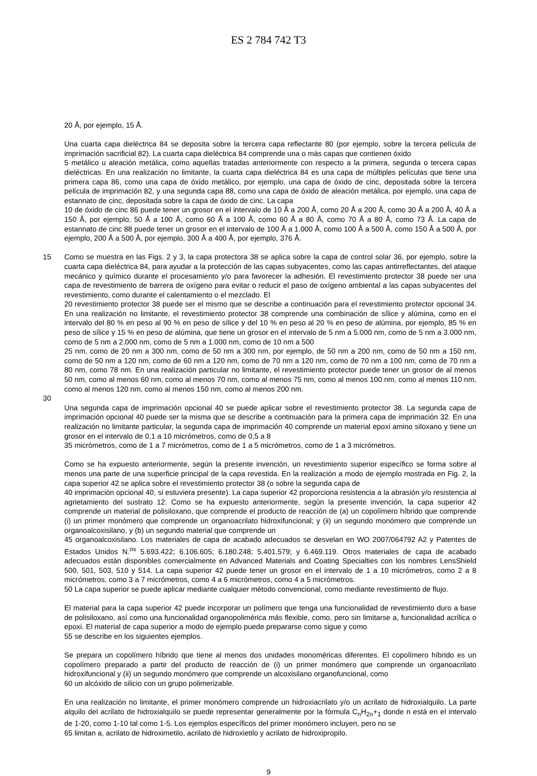ES 2 784 742 T3
20 Å, por ejemplo, 15 Å.
Una cuarta capa dieléctrica 84 se deposita sobre la tercera capa reflectante 80 (por ejemplo, sobre la tercera película de imprimación sacrificial 82). La cuarta capa dieléctrica 84 comprende una o más capas que contienen óxido
5 metálico u aleación metálica, como aquellas tratadas anteriormente con respecto a la primera, segunda o tercera capas dieléctricas. En una realización no limitante, la cuarta capa dieléctrica 84 es una capa de múltiples películas que tiene una primera capa 86, como una capa de óxido metálico, por ejemplo, una capa de óxido de cinc, depositada sobre la tercera película de imprimación 82, y una segunda capa 88, como una capa de óxido de aleación metálica, por ejemplo, una capa de estannato de cinc, depositada sobre la capa de óxido de cinc. La capa
10 de óxido de cinc 86 puede tener un grosor en el intervalo de 10 Å a 200 Å, como 20 Å a 200 Å, como 30 Å a 200 Å, 40 Å a 150 Å, por ejemplo, 50 Å a 100 Å, como 60 Å a 100 Å, como 60 Å a 80 Å, como 70 Å a 80 Å, como 73 Å. La capa de estannato de cinc 88 puede tener un grosor en el intervalo de 100 Å a 1.000 Å, como 100 Å a 500 Å, como 150 Å a 500 Å, por ejemplo, 200 Å a 500 Å, por ejemplo, 300 Å a 400 Å, por ejemplo, 376 Å.
15 Como se muestra en las Figs. 2 y 3, la capa protectora 38 se aplica sobre la capa de control solar 36, por ejemplo, sobre la cuarta capa dieléctrica 84, para ayudar a la protección de las capas subyacentes, como las capas antirreflectantes, del ataque mecánico y químico durante el procesamiento y/o para favorecer la adhesión. El revestimiento protector 38 puede ser una capa de revestimiento de barrera de oxígeno para evitar o reducir el paso de oxígeno ambiental a las capas subyacentes del revestimiento, como durante el calentamiento o el mezclado. El
20 revestimiento protector 38 puede ser el mismo que se describe a continuación para el revestimiento protector opcional 34. En una realización no limitante, el revestimiento protector 38 comprende una combinación de sílice y alúmina, como en el intervalo del 80 % en peso al 90 % en peso de sílice y del 10 % en peso al 20 % en peso de alúmina, por ejemplo, 85 % en peso de sílice y 15 % en peso de alúmina, que tiene un grosor en el intervalo de 5 nm a 5.000 nm, como de 5 nm a 3.000 nm, como de 5 nm a 2.000 nm, como de 5 nm a 1.000 nm, como de 10 nm a 500
25 nm, como de 20 nm a 300 nm, como de 50 nm a 300 nm, por ejemplo, de 50 nm a 200 nm, como de 50 nm a 150 nm, como de 50 nm a 120 nm, como de 60 nm a 120 nm, como de 70 nm a 120 nm, como de 70 nm a 100 nm, como de 70 nm a 80 nm, como 78 nm. En una realización particular no limitante, el revestimiento protector puede tener un grosor de al menos 50 nm, como al menos 60 nm, como al menos 70 nm, como al menos 75 nm, como al menos 100 nm, como al menos 110 nm, como al menos 120 nm, como al menos 150 nm, como al menos 200 nm.
30
Una segunda capa de imprimación opcional 40 se puede aplicar sobre el revestimiento protector 38. La segunda capa de imprimación opcional 40 puede ser la misma que se describe a continuación para la primera capa de imprimación 32. En una realización no limitante particular, la segunda capa de imprimación 40 comprende un material epoxi amino siloxano y tiene un grosor en el intervalo de 0,1 a 10 micrómetros, como de 0,5 a 8
35 micrómetros, como de 1 a 7 micrómetros, como de 1 a 5 micrómetros, como de 1 a 3 micrómetros.
Como se ha expuesto anteriormente, según la presente invención, un revestimiento superior específico se forma sobre al menos una parte de una superficie principal de la capa revestida. En la realización a modo de ejemplo mostrada en Fig. 2, la capa superior 42 se aplica sobre el revestimiento protector 38 (o sobre la segunda capa de
40 imprimación opcional 40, si estuviera presente). La capa superior 42 proporciona resistencia a la abrasión y/o resistencia al agrietamiento del sustrato 12. Como se ha expuesto anteriormente, según la presente invención, la capa superior 42 comprende un material de polisiloxano, que comprende el producto de reacción de (a) un copolímero híbrido que comprende (i) un primer monómero que comprende un organoacrilato hidroxifuncional; y (ii) un segundo monómero que comprende un organoalcoxisilano, y (b) un segundo material que comprende un
45 organoalcoxisilano. Los materiales de capa de acabado adecuados se desvelan en WO 2007/064792 A2 y Patentes de Estados Unidos N.<sup>os</sup> 5.693.422; 6.106.605; 6.180.248; 5.401.579; y 6.469.119. Otros materiales de capa de acabado adecuados están disponibles comercialmente en Advanced Materials and Coating Specialties con los nombres LensShield 500, 501, 503, 510 y 514. La capa superior 42 puede tener un grosor en el intervalo de 1 a 10 micrómetros, como 2 a 8 micrómetros, como 3 a 7 micrómetros, como 4 a 6 micrómetros, como 4 a 5 micrómetros.
50 La capa superior se puede aplicar mediante cualquier método convencional, como mediante revestimiento de flujo.
El material para la capa superior 42 puede incorporar un polímero que tenga una funcionalidad de revestimiento duro a base de polisiloxano, así como una funcionalidad organopolimérica más flexible, como, pero sin limitarse a, funcionalidad acrílica o epoxi. El material de capa superior a modo de ejemplo puede prepararse como sigue y como
55 se describe en los siguientes ejemplos.
Se prepara un copolímero híbrido que tiene al menos dos unidades monoméricas diferentes. El copolímero híbrido es un copolímero preparado a partir del producto de reacción de (i) un primer monómero que comprende un organoacrilato hidroxifuncional y (ii) un segundo monómero que comprende un alcoxisilano organofuncional, como
60 un alcóxido de silicio con un grupo polimerizable.
En una realización no limitante, el primer monómero comprende un hidroxiacrilato y/o un acrilato de hidroxialquilo. La parte alquilo del acrilato de hidroxialquilo se puede representar generalmente por la fórmula C<sub>n</sub>H<sub>2n</sub>+<sub>1</sub> donde n está en el intervalo de 1-20, como 1-10 tal como 1-5. Los ejemplos específicos del primer monómero incluyen, pero no se
65 limitan a, acrilato de hidroximetilo, acrilato de hidroxietilo y acrilato de hidroxipropilo.
9